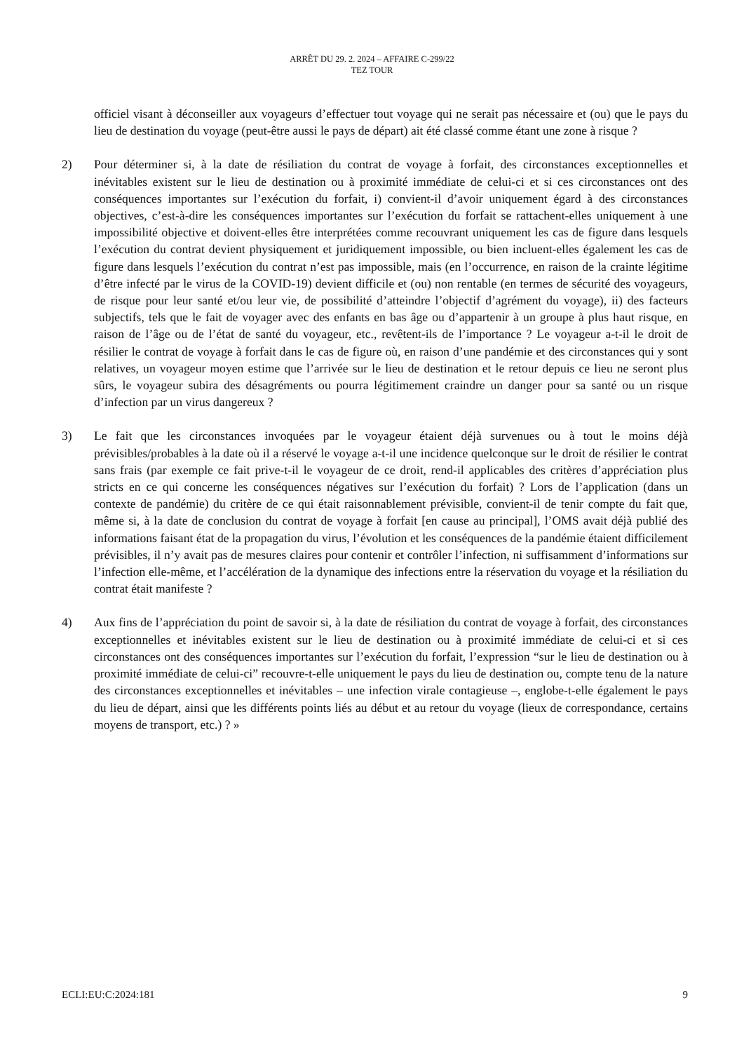ARRÊT DU 29. 2. 2024 – AFFAIRE C-299/22
TEZ TOUR
officiel visant à déconseiller aux voyageurs d’effectuer tout voyage qui ne serait pas nécessaire et (ou) que le pays du lieu de destination du voyage (peut-être aussi le pays de départ) ait été classé comme étant une zone à risque ?
2) Pour déterminer si, à la date de résiliation du contrat de voyage à forfait, des circonstances exceptionnelles et inévitables existent sur le lieu de destination ou à proximité immédiate de celui-ci et si ces circonstances ont des conséquences importantes sur l’exécution du forfait, i) convient-il d’avoir uniquement égard à des circonstances objectives, c’est-à-dire les conséquences importantes sur l’exécution du forfait se rattachent-elles uniquement à une impossibilité objective et doivent-elles être interprétées comme recouvrant uniquement les cas de figure dans lesquels l’exécution du contrat devient physiquement et juridiquement impossible, ou bien incluent-elles également les cas de figure dans lesquels l’exécution du contrat n’est pas impossible, mais (en l’occurrence, en raison de la crainte légitime d’être infecté par le virus de la COVID-19) devient difficile et (ou) non rentable (en termes de sécurité des voyageurs, de risque pour leur santé et/ou leur vie, de possibilité d’atteindre l’objectif d’agrément du voyage), ii) des facteurs subjectifs, tels que le fait de voyager avec des enfants en bas âge ou d’appartenir à un groupe à plus haut risque, en raison de l’âge ou de l’état de santé du voyageur, etc., revêtent-ils de l’importance ? Le voyageur a-t-il le droit de résilier le contrat de voyage à forfait dans le cas de figure où, en raison d’une pandémie et des circonstances qui y sont relatives, un voyageur moyen estime que l’arrivée sur le lieu de destination et le retour depuis ce lieu ne seront plus sûrs, le voyageur subira des désagréments ou pourra légitimement craindre un danger pour sa santé ou un risque d’infection par un virus dangereux ?
3) Le fait que les circonstances invoquées par le voyageur étaient déjà survenues ou à tout le moins déjà prévisibles/probables à la date où il a réservé le voyage a-t-il une incidence quelconque sur le droit de résilier le contrat sans frais (par exemple ce fait prive-t-il le voyageur de ce droit, rend-il applicables des critères d’appréciation plus stricts en ce qui concerne les conséquences négatives sur l’exécution du forfait) ? Lors de l’application (dans un contexte de pandémie) du critère de ce qui était raisonnablement prévisible, convient-il de tenir compte du fait que, même si, à la date de conclusion du contrat de voyage à forfait [en cause au principal], l’OMS avait déjà publié des informations faisant état de la propagation du virus, l’évolution et les conséquences de la pandémie étaient difficilement prévisibles, il n’y avait pas de mesures claires pour contenir et contrôler l’infection, ni suffisamment d’informations sur l’infection elle-même, et l’accélération de la dynamique des infections entre la réservation du voyage et la résiliation du contrat était manifeste ?
4) Aux fins de l’appréciation du point de savoir si, à la date de résiliation du contrat de voyage à forfait, des circonstances exceptionnelles et inévitables existent sur le lieu de destination ou à proximité immédiate de celui-ci et si ces circonstances ont des conséquences importantes sur l’exécution du forfait, l’expression “sur le lieu de destination ou à proximité immédiate de celui-ci” recouvre-t-elle uniquement le pays du lieu de destination ou, compte tenu de la nature des circonstances exceptionnelles et inévitables – une infection virale contagieuse –, englobe-t-elle également le pays du lieu de départ, ainsi que les différents points liés au début et au retour du voyage (lieux de correspondance, certains moyens de transport, etc.) ? »
ECLI:EU:C:2024:181 9